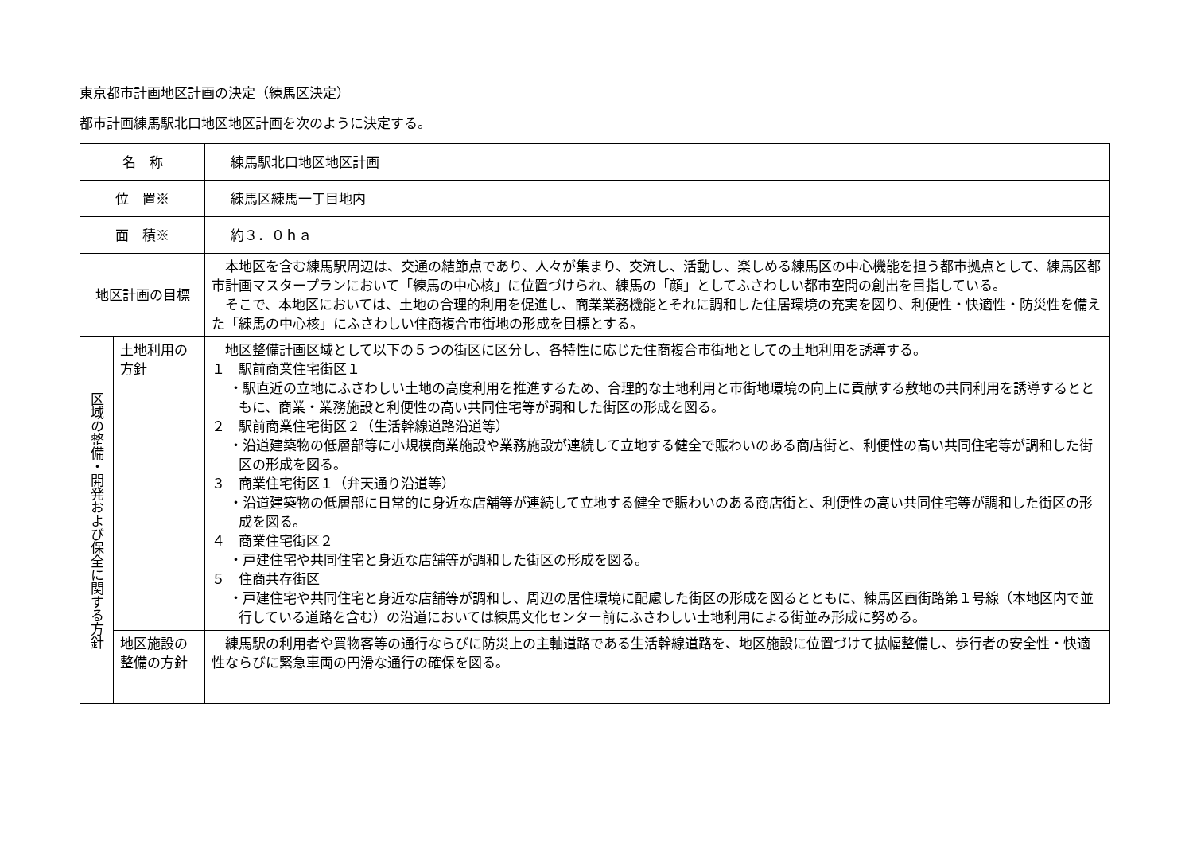東京都市計画地区計画の決定（練馬区決定）
都市計画練馬駅北口地区地区計画を次のように決定する。
| 名 称 | | 練馬駅北口地区地区計画 |
| 位 置※ | | 練馬区練馬一丁目地内 |
| 面 積※ | | 約３．０ｈａ |
| 地区計画の目標 | | 本地区を含む練馬駅周辺は、交通の結節点であり、人々が集まり、交流し、活動し、楽しめる練馬区の中心機能を担う都市拠点として、練馬区都市計画マスタープランにおいて「練馬の中心核」に位置づけられ、練馬の「顔」としてふさわしい都市空間の創出を目指している。 そこで、本地区においては、土地の合理的利用を促進し、商業業務機能とそれに調和した住居環境の充実を図り、利便性・快適性・防災性を備えた「練馬の中心核」にふさわしい住商複合市街地の形成を目標とする。 |
| 区域の整備・開発および保全に関する方針 | 土地利用の方針 | 地区整備計画区域として以下の５つの街区に区分し、各特性に応じた住商複合市街地としての土地利用を誘導する。 １ 駅前商業住宅街区１ ・駅直近の立地にふさわしい土地の高度利用を推進するため、合理的な土地利用と市街地環境の向上に貢献する敷地の共同利用を誘導するとともに、商業・業務施設と利便性の高い共同住宅等が調和した街区の形成を図る。 ２ 駅前商業住宅街区２（生活幹線道路沿道等） ・沿道建築物の低層部等に小規模商業施設や業務施設が連続して立地する健全で賑わいのある商店街と、利便性の高い共同住宅等が調和した街区の形成を図る。 ３ 商業住宅街区１（弁天通り沿道等） ・沿道建築物の低層部に日常的に身近な店舗等が連続して立地する健全で賑わいのある商店街と、利便性の高い共同住宅等が調和した街区の形成を図る。 ４ 商業住宅街区２ ・戸建住宅や共同住宅と身近な店舗等が調和した街区の形成を図る。 ５ 住商共存街区 ・戸建住宅や共同住宅と身近な店舗等が調和し、周辺の居住環境に配慮した街区の形成を図るとともに、練馬区画街路第１号線（本地区内で並行している道路を含む）の沿道においては練馬文化センター前にふさわしい土地利用による街並み形成に努める。 |
| | 地区施設の整備の方針 | 練馬駅の利用者や買物客等の通行ならびに防災上の主軸道路である生活幹線道路を、地区施設に位置づけて拡幅整備し、歩行者の安全性・快適性ならびに緊急車両の円滑な通行の確保を図る。 |